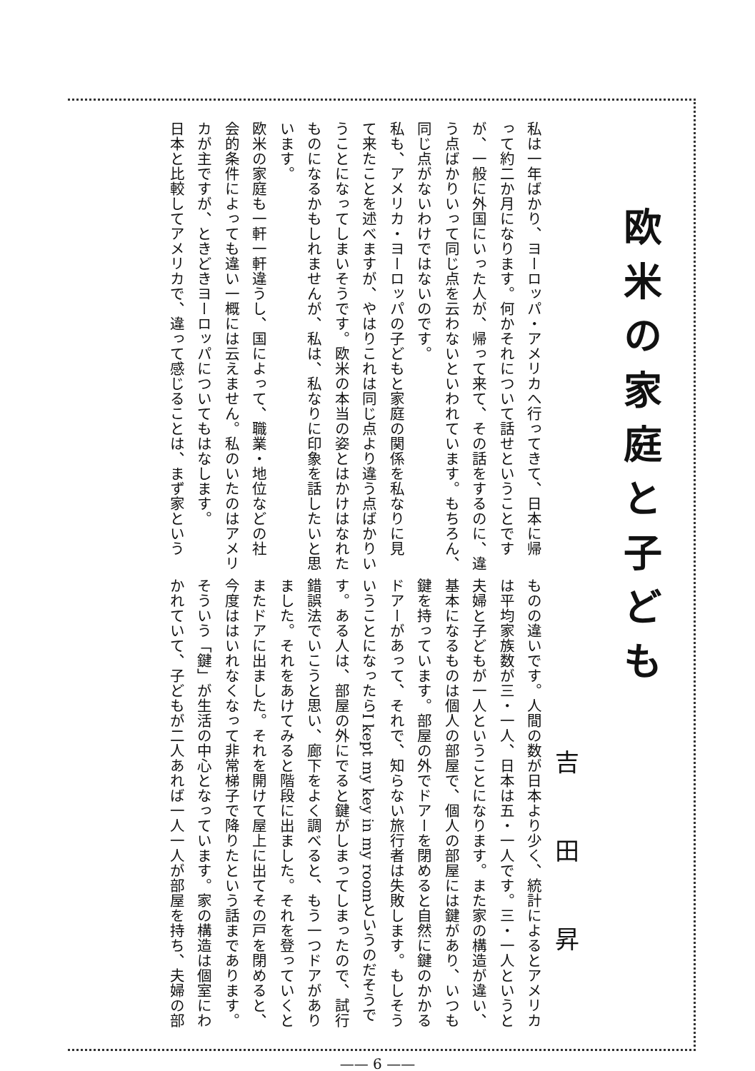欧米の家庭と子ども
吉田昇
私は一年ばかり、ヨーロッパ・アメリカへ行ってきて、日本に帰
って約二か月になります。何かそれについて話せということです
が、一般に外国にいった人が、帰って来て、その話をするのに、違
う点ばかりいって同じ点を云わないといわれています。もちろん、
同じ点がないわけではないのです。
私も、アメリカ・ヨーロッパの子どもと家庭の関係を私なりに見
て来たことを述べますが、やはりこれは同じ点より違う点ばかりい
うことになってしまいそうです。欧米の本当の姿とはかけはなれた
ものになるかもしれませんが、私は、私なりに印象を話したいと思
います。
欧米の家庭も一軒一軒違うし、国によって、職業・地位などの社
会的条件によっても違い一概には云えません。私のいたのはアメリ
カが主ですが、ときどきヨーロッパについてもはなします。
日本と比較してアメリカで、違って感じることは、まず家という
ものの違いです。人間の数が日本より少く、統計によるとアメリカ
は平均家族数が三・一人、日本は五・一人です。三・一人というと
夫婦と子どもが一人ということになります。また家の構造が違い、
基本になるものは個人の部屋で、個人の部屋には鍵があり、いつも
鍵を持っています。部屋の外でドアーを閉めると自然に鍵のかかる
ドアーがあって、それで、知らない旅行者は失敗します。もしそう
いうことになったらI kept my key in my roomというのだそうで
す。ある人は、部屋の外にでると鍵がしまってしまったので、試行
錯誤法でいこうと思い、廊下をよく調べると、もう一つドアがあり
ました。それをあけてみると階段に出ました。それを登っていくと
またドアに出ました。それを開けて屋上に出てその戸を閉めると、
今度ははいれなくなって非常梯子で降りたという話まであります。
そういう「鍵」が生活の中心となっています。家の構造は個室にわ
かれていて、子どもが二人あれば一人一人が部屋を持ち、夫婦の部
—— 6 ——